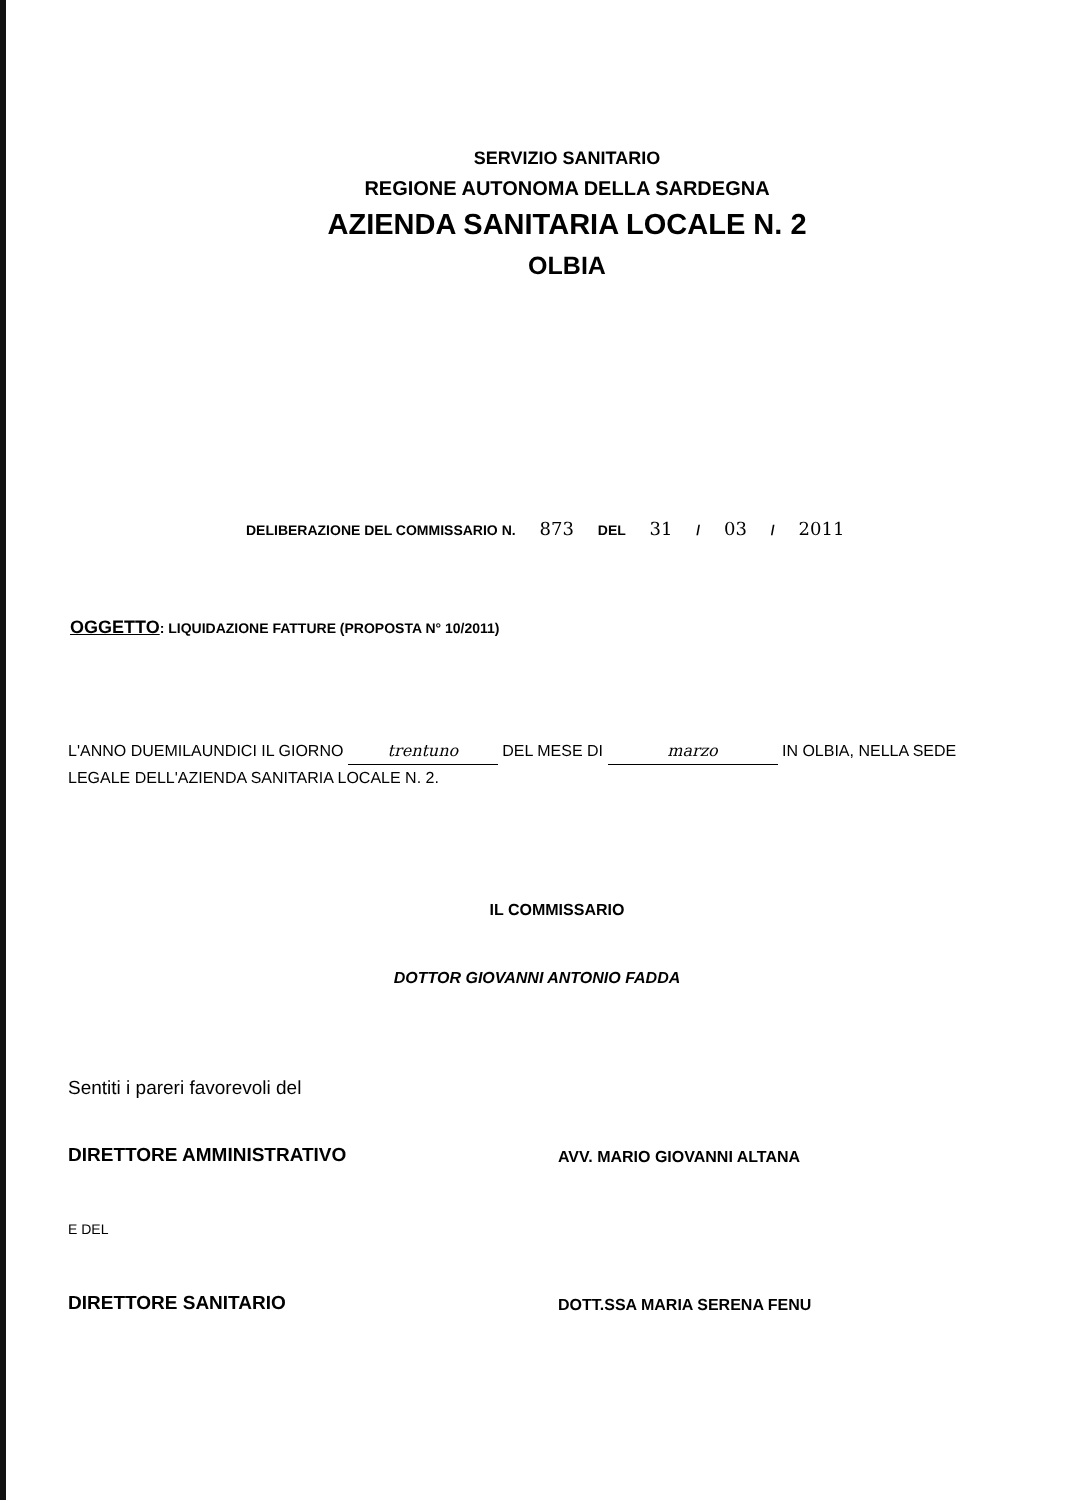SERVIZIO SANITARIO
REGIONE AUTONOMA DELLA SARDEGNA
AZIENDA SANITARIA LOCALE N. 2
OLBIA
DELIBERAZIONE DEL COMMISSARIO N. 873 DEL 31 / 03 / 2011
OGGETTO: LIQUIDAZIONE FATTURE (PROPOSTA N° 10/2011)
L'ANNO DUEMILAUNDICI IL GIORNO trentuno DEL MESE DI marzo IN OLBIA, NELLA SEDE LEGALE DELL'AZIENDA SANITARIA LOCALE N. 2.
IL COMMISSARIO
DOTTOR GIOVANNI ANTONIO FADDA
Sentiti i pareri favorevoli del
DIRETTORE AMMINISTRATIVO
AVV. MARIO GIOVANNI ALTANA
E DEL
DIRETTORE SANITARIO
DOTT.SSA MARIA SERENA FENU